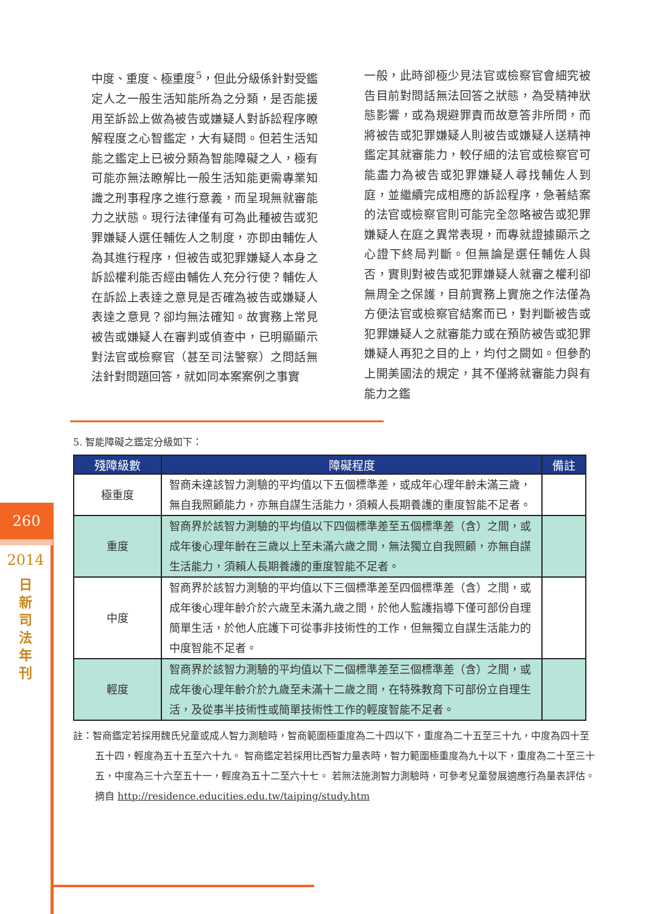260
2014
日
新
司
法
年
刊
中度、重度、極重度<sup>5</sup>，但此分級係針對受鑑定人之一般生活知能所為之分類，是否能援用至訴訟上做為被告或嫌疑人對訴訟程序瞭解程度之心智鑑定，大有疑問。但若生活知能之鑑定上已被分類為智能障礙之人，極有可能亦無法瞭解比一般生活知能更需專業知識之刑事程序之進行意義，而呈現無就審能力之狀態。現行法律僅有可為此種被告或犯罪嫌疑人選任輔佐人之制度，亦即由輔佐人為其進行程序，但被告或犯罪嫌疑人本身之訴訟權利能否經由輔佐人充分行使？輔佐人在訴訟上表達之意見是否確為被告或嫌疑人表達之意見？卻均無法確知。故實務上常見被告或嫌疑人在審判或偵查中，已明顯顯示對法官或檢察官（甚至司法警察）之問話無法針對問題回答，就如同本案案例之事實
一般，此時卻極少見法官或檢察官會細究被告目前對問話無法回答之狀態，為受精神狀態影響，或為規避罪責而故意答非所問，而將被告或犯罪嫌疑人則被告或嫌疑人送精神鑑定其就審能力，較仔細的法官或檢察官可能盡力為被告或犯罪嫌疑人尋找輔佐人到庭，並繼續完成相應的訴訟程序，急著結案的法官或檢察官則可能完全忽略被告或犯罪嫌疑人在庭之異常表現，而專就證據顯示之心證下終局判斷。但無論是選任輔佐人與否，實則對被告或犯罪嫌疑人就審之權利卻無周全之保護，目前實務上實施之作法僅為方便法官或檢察官結案而已，對判斷被告或犯罪嫌疑人之就審能力或在預防被告或犯罪嫌疑人再犯之目的上，均付之闕如。但參酌上開美國法的規定，其不僅將就審能力與有能力之鑑
5. 智能障礙之鑑定分級如下：
| 殘障級數 | 障礙程度 | 備註 |
| --- | --- | --- |
| 極重度 | 智商未達該智力測驗的平均值以下五個標準差，或成年心理年齡未滿三歲，無自我照顧能力，亦無自謀生活能力，須賴人長期養護的重度智能不足者。 | |
| 重度 | 智商界於該智力測驗的平均值以下四個標準差至五個標準差（含）之間，或成年後心理年齡在三歲以上至未滿六歲之間，無法獨立自我照顧，亦無自謀生活能力，須賴人長期養護的重度智能不足者。 | |
| 中度 | 智商界於該智力測驗的平均值以下三個標準差至四個標準差（含）之間，或成年後心理年齡介於六歲至未滿九歲之間，於他人監護指導下僅可部份自理簡單生活，於他人庇護下可從事非技術性的工作，但無獨立自謀生活能力的中度智能不足者。 | |
| 輕度 | 智商界於該智力測驗的平均值以下二個標準差至三個標準差（含）之間，或成年後心理年齡介於九歲至未滿十二歲之間，在特殊教育下可部份立自理生活，及從事半技術性或簡單技術性工作的輕度智能不足者。 | |
註：智商鑑定若採用魏氏兒童或成人智力測驗時，智商範圍極重度為二十四以下，重度為二十五至三十九，中度為四十至五十四，輕度為五十五至六十九。 智商鑑定若採用比西智力量表時，智力範圍極重度為九十以下，重度為二十至三十五，中度為三十六至五十一，輕度為五十二至六十七。 若無法施測智力測驗時，可參考兒童發展適應行為量表評估。 摘自 http://residence.educities.edu.tw/taiping/study.htm